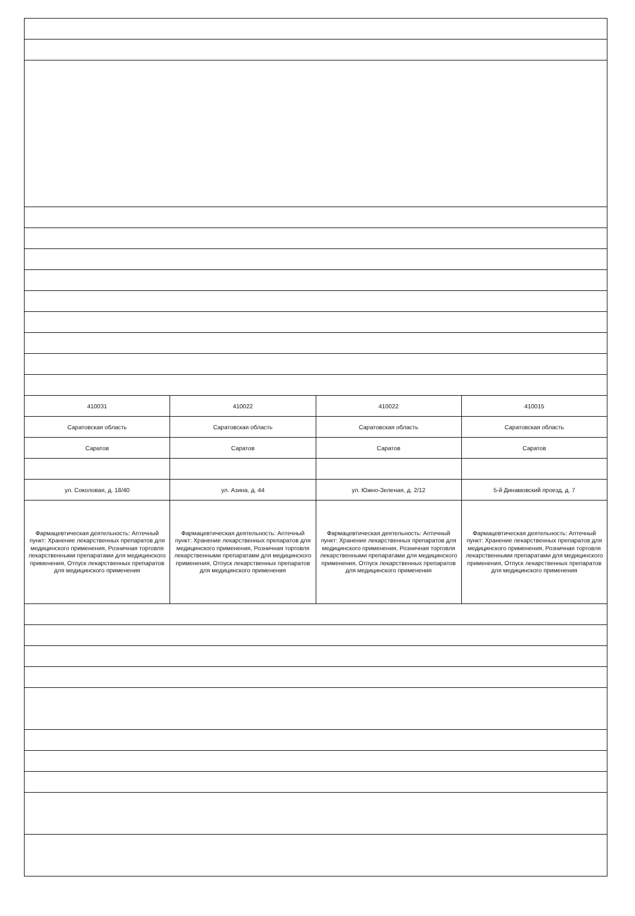| 410031 | 410022 | 410022 | 410015 |
| Саратовская область | Саратовская область | Саратовская область | Саратовская область |
| Саратов | Саратов | Саратов | Саратов |
| ул. Соколовая, д. 18/40 | ул. Азина, д. 44 | ул. Южно-Зеленая, д. 2/12 | 5-й Динамовский проезд, д. 7 |
| Фармацевтическая деятельность: Аптечный пункт: Хранение лекарственных препаратов для медицинского применения, Розничная торговля лекарственными препаратами для медицинского применения, Отпуск лекарственных препаратов для медицинского применения | Фармацевтическая деятельность: Аптечный пункт: Хранение лекарственных препаратов для медицинского применения, Розничная торговля лекарственными препаратами для медицинского применения, Отпуск лекарственных препаратов для медицинского применения | Фармацевтическая деятельность: Аптечный пункт: Хранение лекарственных препаратов для медицинского применения, Розничная торговля лекарственными препаратами для медицинского применения, Отпуск лекарственных препаратов для медицинского применения | Фармацевтическая деятельность: Аптечный пункт: Хранение лекарственных препаратов для медицинского применения, Розничная торговля лекарственными препаратами для медицинского применения, Отпуск лекарственных препаратов для медицинского применения |